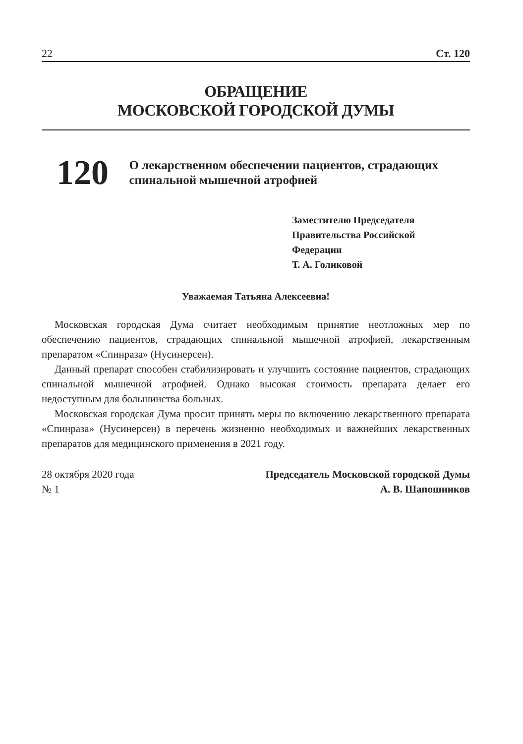22 Ст. 120
ОБРАЩЕНИЕ
МОСКОВСКОЙ ГОРОДСКОЙ ДУМЫ
120
О лекарственном обеспечении пациентов, страдающих спинальной мышечной атрофией
Заместителю Председателя
Правительства Российской
Федерации
Т. А. Голиковой
Уважаемая Татьяна Алексеевна!
Московская городская Дума считает необходимым принятие неотложных мер по обеспечению пациентов, страдающих спинальной мышечной атрофией, лекарственным препаратом «Спинраза» (Нусинерсен).
Данный препарат способен стабилизировать и улучшить состояние пациентов, страдающих спинальной мышечной атрофией. Однако высокая стоимость препарата делает его недоступным для большинства больных.
Московская городская Дума просит принять меры по включению лекарственного препарата «Спинраза» (Нусинерсен) в перечень жизненно необходимых и важнейших лекарственных препаратов для медицинского применения в 2021 году.
28 октября 2020 года
№ 1
Председатель Московской городской Думы
А. В. Шапошников